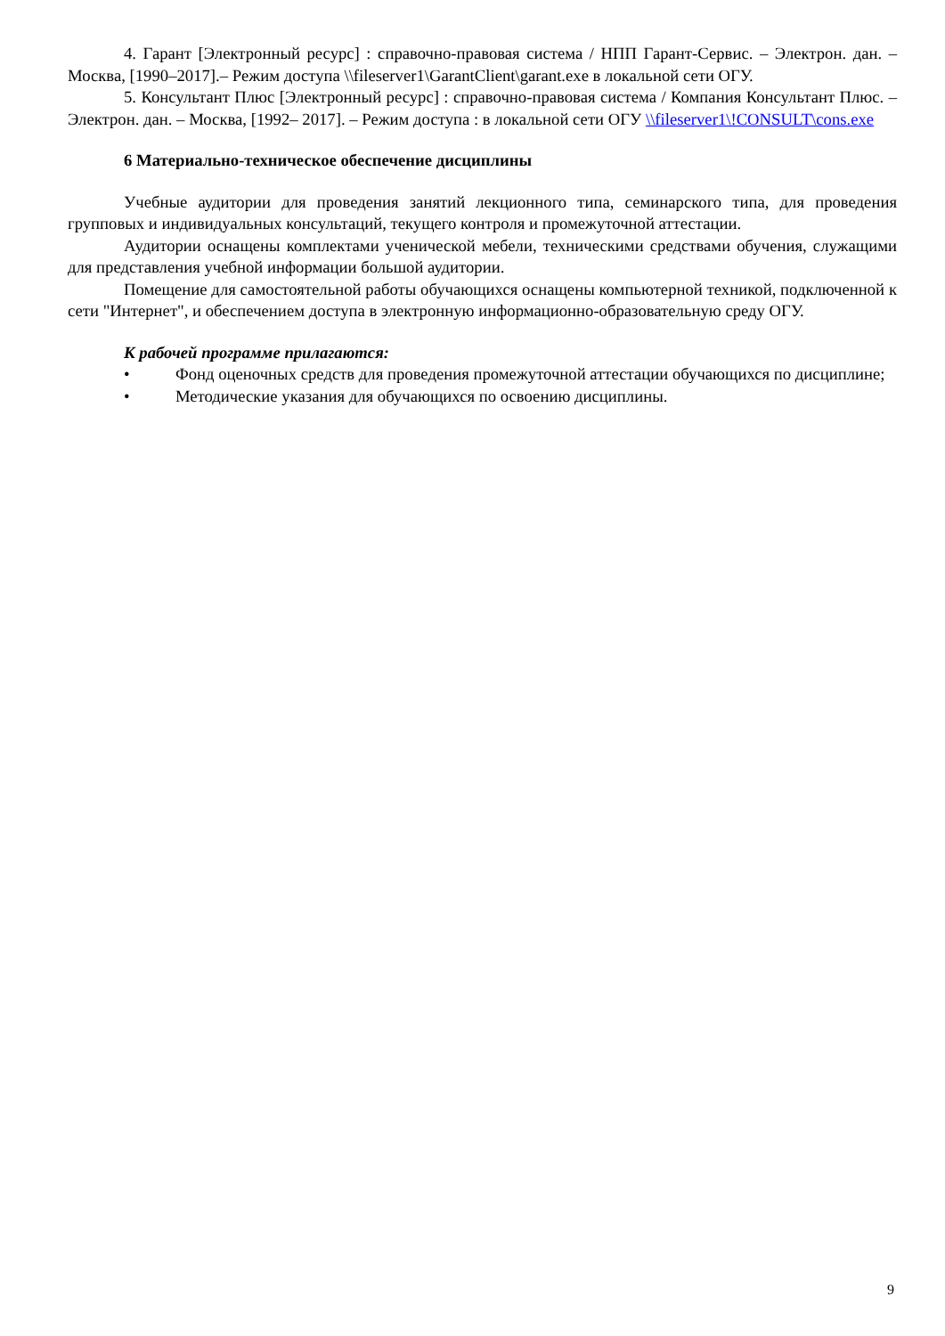4. Гарант [Электронный ресурс] : справочно-правовая система / НПП Гарант-Сервис. – Электрон. дан. – Москва, [1990–2017].– Режим доступа \\fileserver1\GarantClient\garant.exe в локальной сети ОГУ.
5. Консультант Плюс [Электронный ресурс] : справочно-правовая система / Компания Консультант Плюс. – Электрон. дан. – Москва, [1992– 2017]. – Режим доступа : в локальной сети ОГУ \\fileserver1\!CONSULT\cons.exe
6 Материально-техническое обеспечение дисциплины
Учебные аудитории для проведения занятий лекционного типа, семинарского типа, для проведения групповых и индивидуальных консультаций, текущего контроля и промежуточной аттестации.
Аудитории оснащены комплектами ученической мебели, техническими средствами обучения, служащими для представления учебной информации большой аудитории.
Помещение для самостоятельной работы обучающихся оснащены компьютерной техникой, подключенной к сети "Интернет", и обеспечением доступа в электронную информационно-образовательную среду ОГУ.
К рабочей программе прилагаются:
• Фонд оценочных средств для проведения промежуточной аттестации обучающихся по дисциплине;
• Методические указания для обучающихся по освоению дисциплины.
9